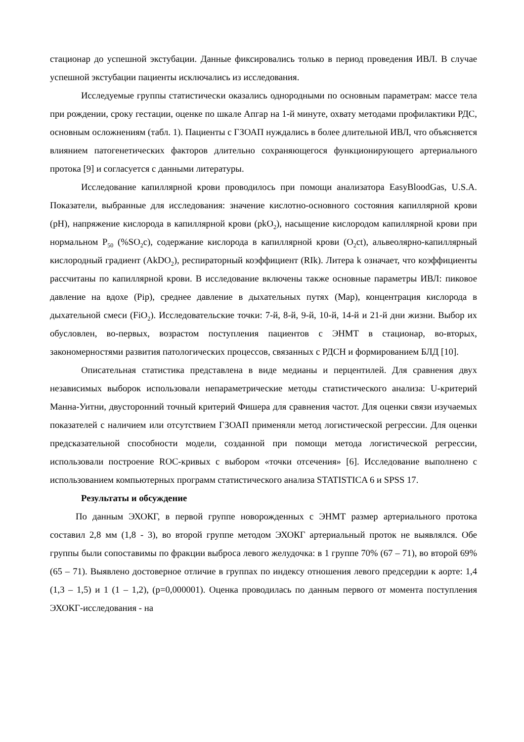стационар до успешной экстубации. Данные фиксировались только в период проведения ИВЛ. В случае успешной экстубации пациенты исключались из исследования.
Исследуемые группы статистически оказались однородными по основным параметрам: массе тела при рождении, сроку гестации, оценке по шкале Апгар на 1-й минуте, охвату методами профилактики РДС, основным осложнениям (табл. 1). Пациенты с ГЗОАП нуждались в более длительной ИВЛ, что объясняется влиянием патогенетических факторов длительно сохраняющегося функционирующего артериального протока [9] и согласуется с данными литературы.
Исследование капиллярной крови проводилось при помощи анализатора EasyBloodGas, U.S.A. Показатели, выбранные для исследования: значение кислотно-основного состояния капиллярной крови (pH), напряжение кислорода в капиллярной крови (pkO<sub>2</sub>), насыщение кислородом капиллярной крови при нормальном P<sub>50</sub> (%SO<sub>2</sub>c), содержание кислорода в капиллярной крови (O<sub>2</sub>ct), альвеолярно-капиллярный кислородный градиент (AkDO<sub>2</sub>), респираторный коэффициент (RIk). Литера k означает, что коэффициенты рассчитаны по капиллярной крови. В исследование включены также основные параметры ИВЛ: пиковое давление на вдохе (Pip), среднее давление в дыхательных путях (Map), концентрация кислорода в дыхательной смеси (FiO<sub>2</sub>). Исследовательские точки: 7-й, 8-й, 9-й, 10-й, 14-й и 21-й дни жизни. Выбор их обусловлен, во-первых, возрастом поступления пациентов с ЭНМТ в стационар, во-вторых, закономерностями развития патологических процессов, связанных с РДСН и формированием БЛД [10].
Описательная статистика представлена в виде медианы и перцентилей. Для сравнения двух независимых выборок использовали непараметрические методы статистического анализа: U-критерий Манна-Уитни, двусторонний точный критерий Фишера для сравнения частот. Для оценки связи изучаемых показателей с наличием или отсутствием ГЗОАП применяли метод логистической регрессии. Для оценки предсказательной способности модели, созданной при помощи метода логистической регрессии, использовали построение ROC-кривых с выбором «точки отсечения» [6]. Исследование выполнено с использованием компьютерных программ статистического анализа STATISTICA 6 и SPSS 17.
Результаты и обсуждение
По данным ЭХОКГ, в первой группе новорожденных с ЭНМТ размер артериального протока составил 2,8 мм (1,8 - 3), во второй группе методом ЭХОКГ артериальный проток не выявлялся. Обе группы были сопоставимы по фракции выброса левого желудочка: в 1 группе 70% (67 – 71), во второй 69% (65 – 71). Выявлено достоверное отличие в группах по индексу отношения левого предсердии к аорте: 1,4 (1,3 – 1,5) и 1 (1 – 1,2), (p=0,000001). Оценка проводилась по данным первого от момента поступления ЭХОКГ-исследования - на